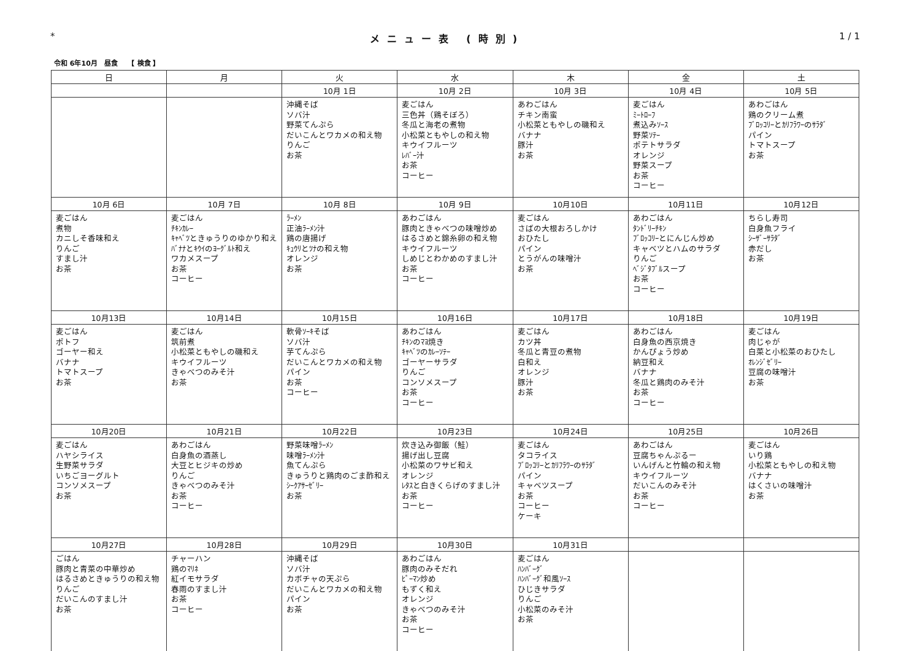* メニュー表 (時別) 1 / 1
令和 6年10月　昼食　　【 検食 】
| 日 | 月 | 火 | 水 | 木 | 金 | 土 |
| --- | --- | --- | --- | --- | --- | --- |
| | | 10月 1日 | 10月 2日 | 10月 3日 | 10月 4日 | 10月 5日 |
| | | 沖縄そば ソバ汁 野菜てんぷら だいこんとワカメの和え物 りんご お茶 | 麦ごはん 三色丼（鶏そぼろ） 冬瓜と海老の煮物 小松菜ともやしの和え物 キウイフルーツ ﾚﾊﾞｰ汁 お茶 コーヒー | あわごはん チキン南蛮 小松菜ともやしの磯和え バナナ 豚汁 お茶 | 麦ごはん ﾐｰﾄﾛｰﾌ 煮込みｿｰｽ 野菜ｿﾃｰ ポテトサラダ オレンジ 野菜スープ お茶 コーヒー | あわごはん 鶏のクリーム煮 ﾌﾞﾛｯｺﾘｰとｶﾘﾌﾗﾜｰのｻﾗﾀﾞ パイン トマトスープ お茶 |
| 10月 6日 | 10月 7日 | 10月 8日 | 10月 9日 | 10月10日 | 10月11日 | 10月12日 |
| 麦ごはん 煮物 カニしそ香味和え りんご すまし汁 お茶 | 麦ごはん ﾁｷﾝｶﾚｰ ｷｬﾍﾞﾂときゅうりのゆかり和え ﾊﾞﾅﾅとｷｳｲのﾖｰｸﾞﾙﾄ和え ワカメスープ お茶 コーヒー | ﾗｰﾒﾝ 正油ﾗｰﾒﾝ汁 鶏の唐揚げ ｷｭｳﾘとﾂﾅの和え物 オレンジ お茶 | あわごはん 豚肉ときゃべつの味噌炒め はるさめと錦糸卵の和え物 キウイフルーツ しめじとわかめのすまし汁 お茶 コーヒー | 麦ごはん さばの大根おろしかけ おひたし パイン とうがんの味噌汁 お茶 | あわごはん ﾀﾝﾄﾞﾘｰﾁｷﾝ ﾌﾞﾛｯｺﾘｰとにんじん炒め キャベツとハムのサラダ りんご ﾍﾞｼﾞﾀﾌﾞﾙスープ お茶 コーヒー | ちらし寿司 白身魚フライ ｼｰｻﾞｰｻﾗﾀﾞ 赤だし お茶 |
| 10月13日 | 10月14日 | 10月15日 | 10月16日 | 10月17日 | 10月18日 | 10月19日 |
| 麦ごはん ポトフ ゴーヤー和え バナナ トマトスープ お茶 | 麦ごはん 筑前煮 小松菜ともやしの磯和え キウイフルーツ きゃべつのみそ汁 お茶 | 軟骨ｿｰｷそば ソバ汁 芋てんぷら だいこんとワカメの和え物 パイン お茶 コーヒー | あわごはん ﾁｷﾝのﾏﾖ焼き ｷｬﾍﾞﾂのｶﾚｰｿﾃｰ ゴーヤーサラダ りんご コンソメスープ お茶 コーヒー | 麦ごはん カツ丼 冬瓜と青豆の煮物 白和え オレンジ 豚汁 お茶 | あわごはん 白身魚の西京焼き かんぴょう炒め 納豆和え バナナ 冬瓜と鶏肉のみそ汁 お茶 コーヒー | 麦ごはん 肉じゃが 白菜と小松菜のおひたし ｵﾚﾝｼﾞｾﾞﾘｰ 豆腐の味噌汁 お茶 |
| 10月20日 | 10月21日 | 10月22日 | 10月23日 | 10月24日 | 10月25日 | 10月26日 |
| 麦ごはん ハヤシライス 生野菜サラダ いちごヨーグルト コンソメスープ お茶 | あわごはん 白身魚の酒蒸し 大豆とヒジキの炒め りんご きゃべつのみそ汁 お茶 コーヒー | 野菜味噌ﾗｰﾒﾝ 味噌ﾗｰﾒﾝ汁 魚てんぷら きゅうりと鶏肉のごま酢和え ｼｰｸｱｻｰｾﾞﾘｰ お茶 | 炊き込み御飯（鮭） 揚げ出し豆腐 小松菜のワサビ和え オレンジ ﾚﾀｽと白きくらげのすまし汁 お茶 コーヒー | 麦ごはん タコライス ﾌﾞﾛｯｺﾘｰとｶﾘﾌﾗﾜｰのｻﾗﾀﾞ パイン キャベツスープ お茶 コーヒー ケーキ | あわごはん 豆腐ちゃんぷるー いんげんと竹輪の和え物 キウイフルーツ だいこんのみそ汁 お茶 コーヒー | 麦ごはん いり鶏 小松菜ともやしの和え物 バナナ はくさいの味噌汁 お茶 |
| 10月27日 | 10月28日 | 10月29日 | 10月30日 | 10月31日 | | |
| ごはん 豚肉と青菜の中華炒め はるさめときゅうりの和え物 りんご だいこんのすまし汁 お茶 | チャーハン 鶏のﾏﾘﾈ 紅イモサラダ 春雨のすまし汁 お茶 コーヒー | 沖縄そば ソバ汁 カボチャの天ぷら だいこんとワカメの和え物 パイン お茶 | あわごはん 豚肉のみそだれ ﾋﾟｰﾏﾝ炒め もずく和え オレンジ きゃべつのみそ汁 お茶 コーヒー | 麦ごはん ﾊﾝﾊﾞｰｸﾞ ﾊﾝﾊﾞｰｸﾞ和風ｿｰｽ ひじきサラダ りんご 小松菜のみそ汁 お茶 | | |